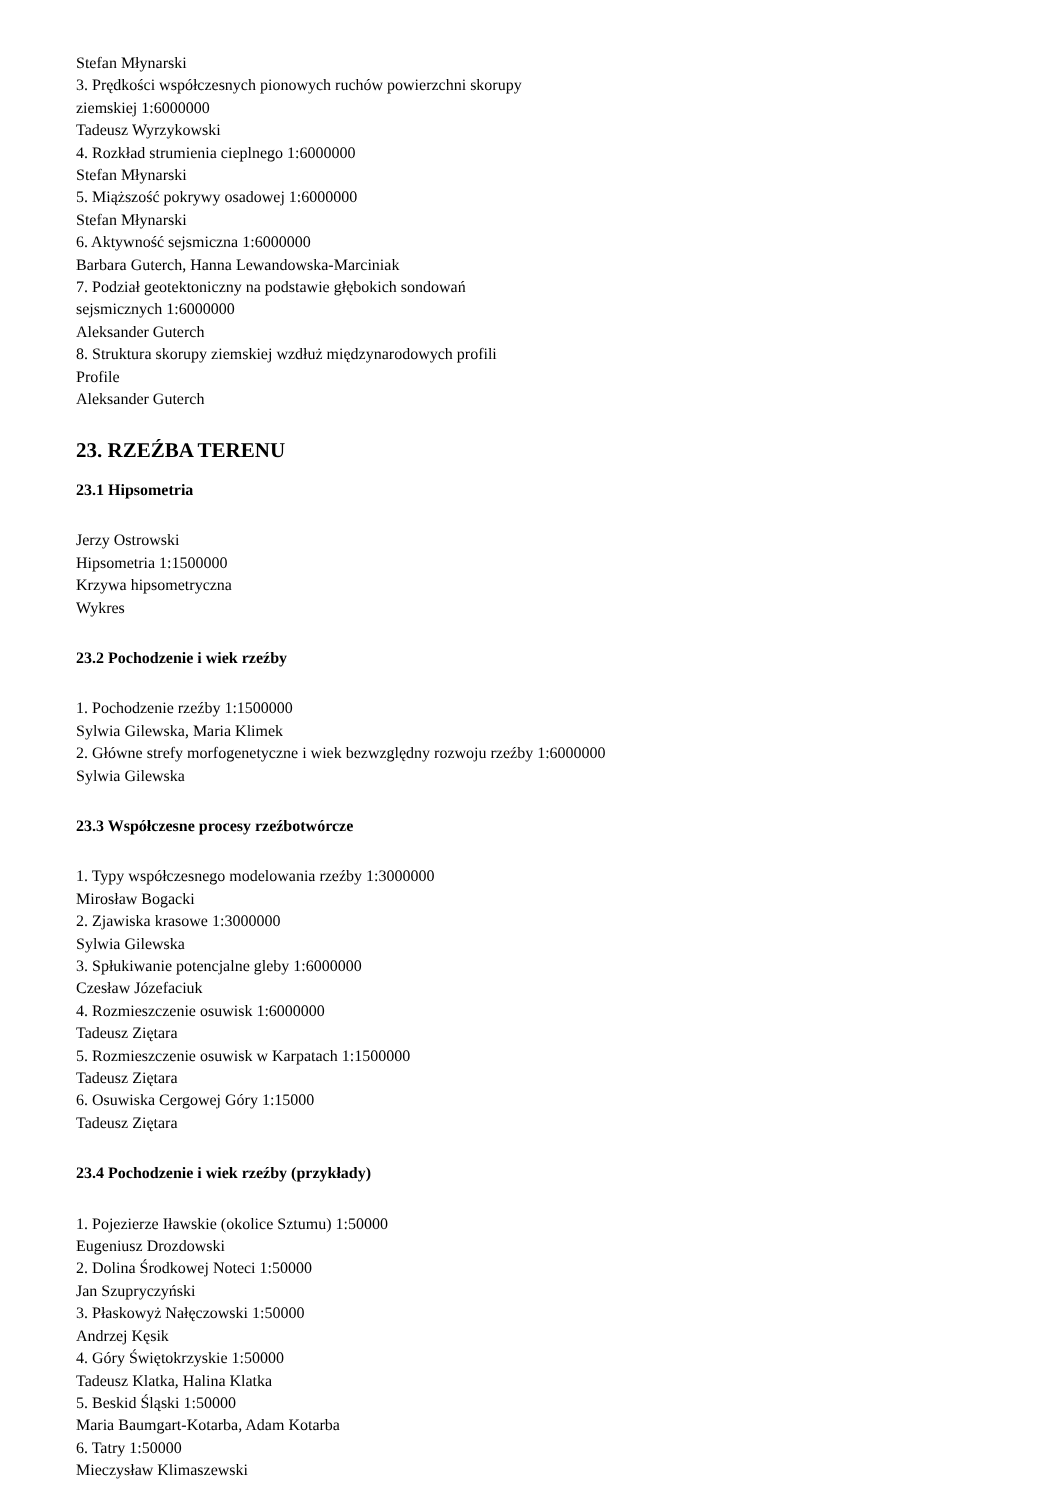Stefan Młynarski
3. Prędkości współczesnych pionowych ruchów powierzchni skorupy
ziemskiej 1:6000000
Tadeusz Wyrzykowski
4. Rozkład strumienia cieplnego 1:6000000
Stefan Młynarski
5. Miąższość pokrywy osadowej 1:6000000
Stefan Młynarski
6. Aktywność sejsmiczna 1:6000000
Barbara Guterch, Hanna Lewandowska-Marciniak
7. Podział geotektoniczny na podstawie głębokich sondowań
sejsmicznych 1:6000000
Aleksander Guterch
8. Struktura skorupy ziemskiej wzdłuż międzynarodowych profili
Profile
Aleksander Guterch
23. RZEŹBA TERENU
23.1 Hipsometria
Jerzy Ostrowski
Hipsometria 1:1500000
Krzywa hipsometryczna
Wykres
23.2 Pochodzenie i wiek rzeźby
1. Pochodzenie rzeźby 1:1500000
Sylwia Gilewska, Maria Klimek
2. Główne strefy morfogenetyczne i wiek bezwzględny rozwoju rzeźby 1:6000000
Sylwia Gilewska
23.3 Współczesne procesy rzeźbotwórcze
1. Typy współczesnego modelowania rzeźby 1:3000000
Mirosław Bogacki
2. Zjawiska krasowe 1:3000000
Sylwia Gilewska
3. Spłukiwanie potencjalne gleby 1:6000000
Czesław Józefaciuk
4. Rozmieszczenie osuwisk 1:6000000
Tadeusz Ziętara
5. Rozmieszczenie osuwisk w Karpatach 1:1500000
Tadeusz Ziętara
6. Osuwiska Cergowej Góry 1:15000
Tadeusz Ziętara
23.4 Pochodzenie i wiek rzeźby (przykłady)
1. Pojezierze Iławskie (okolice Sztumu) 1:50000
Eugeniusz Drozdowski
2. Dolina Środkowej Noteci 1:50000
Jan Szupryczyński
3. Płaskowyż Nałęczowski 1:50000
Andrzej Kęsik
4. Góry Świętokrzyskie 1:50000
Tadeusz Klatka, Halina Klatka
5. Beskid Śląski 1:50000
Maria Baumgart-Kotarba, Adam Kotarba
6. Tatry 1:50000
Mieczysław Klimaszewski